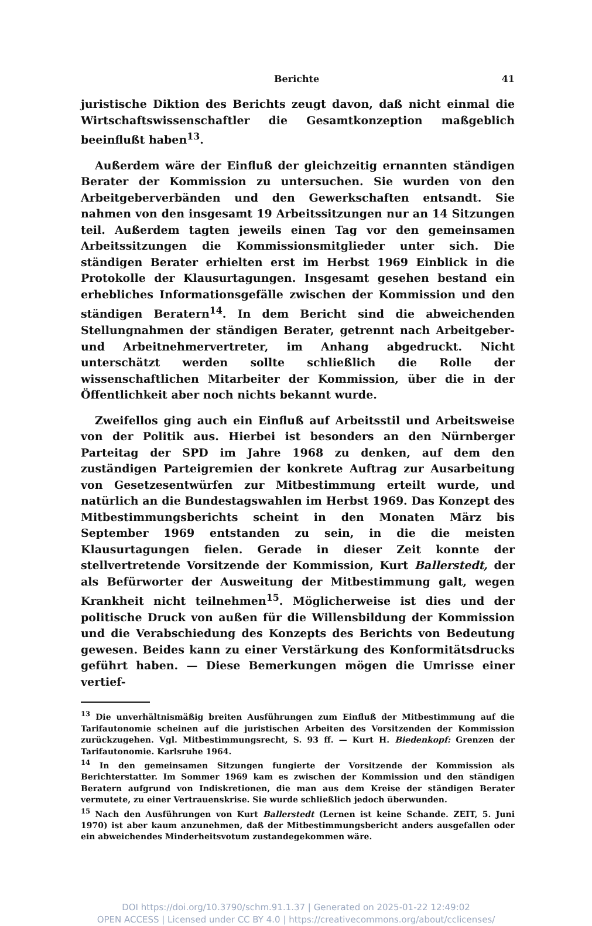Berichte 41
juristische Diktion des Berichts zeugt davon, daß nicht einmal die Wirtschaftswissenschaftler die Gesamtkonzeption maßgeblich beeinflußt haben<sup>13</sup>.
Außerdem wäre der Einfluß der gleichzeitig ernannten ständigen Berater der Kommission zu untersuchen. Sie wurden von den Arbeitgeberverbänden und den Gewerkschaften entsandt. Sie nahmen von den insgesamt 19 Arbeitssitzungen nur an 14 Sitzungen teil. Außerdem tagten jeweils einen Tag vor den gemeinsamen Arbeitssitzungen die Kommissionsmitglieder unter sich. Die ständigen Berater erhielten erst im Herbst 1969 Einblick in die Protokolle der Klausurtagungen. Insgesamt gesehen bestand ein erhebliches Informationsgefälle zwischen der Kommission und den ständigen Beratern<sup>14</sup>. In dem Bericht sind die abweichenden Stellungnahmen der ständigen Berater, getrennt nach Arbeitgeber- und Arbeitnehmervertreter, im Anhang abgedruckt. Nicht unterschätzt werden sollte schließlich die Rolle der wissenschaftlichen Mitarbeiter der Kommission, über die in der Öffentlichkeit aber noch nichts bekannt wurde.
Zweifellos ging auch ein Einfluß auf Arbeitsstil und Arbeitsweise von der Politik aus. Hierbei ist besonders an den Nürnberger Parteitag der SPD im Jahre 1968 zu denken, auf dem den zuständigen Parteigremien der konkrete Auftrag zur Ausarbeitung von Gesetzesentwürfen zur Mitbestimmung erteilt wurde, und natürlich an die Bundestagswahlen im Herbst 1969. Das Konzept des Mitbestimmungsberichts scheint in den Monaten März bis September 1969 entstanden zu sein, in die die meisten Klausurtagungen fielen. Gerade in dieser Zeit konnte der stellvertretende Vorsitzende der Kommission, Kurt Ballerstedt, der als Befürworter der Ausweitung der Mitbestimmung galt, wegen Krankheit nicht teilnehmen<sup>15</sup>. Möglicherweise ist dies und der politische Druck von außen für die Willensbildung der Kommission und die Verabschiedung des Konzepts des Berichts von Bedeutung gewesen. Beides kann zu einer Verstärkung des Konformitätsdrucks geführt haben. — Diese Bemerkungen mögen die Umrisse einer vertief-
<sup>13</sup> Die unverhältnismäßig breiten Ausführungen zum Einfluß der Mitbestimmung auf die Tarifautonomie scheinen auf die juristischen Arbeiten des Vorsitzenden der Kommission zurückzugehen. Vgl. Mitbestimmungsrecht, S. 93 ff. — Kurt H. Biedenkopf: Grenzen der Tarifautonomie. Karlsruhe 1964.
<sup>14</sup> In den gemeinsamen Sitzungen fungierte der Vorsitzende der Kommission als Berichterstatter. Im Sommer 1969 kam es zwischen der Kommission und den ständigen Beratern aufgrund von Indiskretionen, die man aus dem Kreise der ständigen Berater vermutete, zu einer Vertrauenskrise. Sie wurde schließlich jedoch überwunden.
<sup>15</sup> Nach den Ausführungen von Kurt Ballerstedt (Lernen ist keine Schande. ZEIT, 5. Juni 1970) ist aber kaum anzunehmen, daß der Mitbestimmungsbericht anders ausgefallen oder ein abweichendes Minderheitsvotum zustandegekommen wäre.
DOI https://doi.org/10.3790/schm.91.1.37 | Generated on 2025-01-22 12:49:02
OPEN ACCESS | Licensed under CC BY 4.0 | https://creativecommons.org/about/cclicenses/